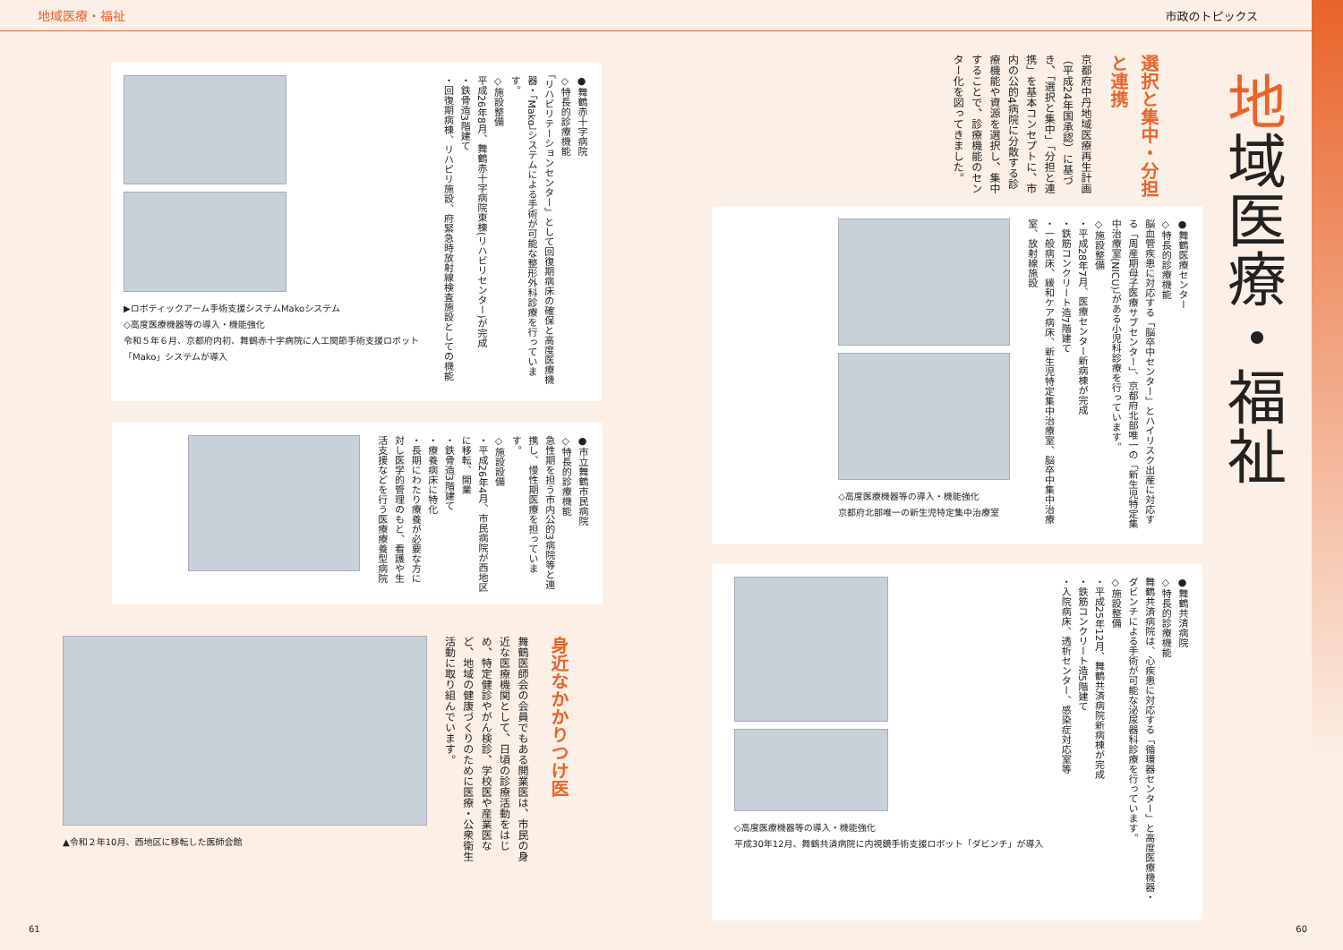地域医療・福祉 市政のトピックス
地域医療・福祉
選択と集中・分担と連携
京都府中丹地域医療再生計画（平成24年国承認）に基づき、「選択と集中」「分担と連携」を基本コンセプトに、市内の公的4病院に分散する診療機能や資源を選択し、集中することで、診療機能のセンター化を図ってきました。
●舞鶴医療センター
◇特長的診療機能
脳血管疾患に対応する「脳卒中センター」とハイリスク出産に対応する「周産期母子医療サブセンター」、京都府北部唯一の「新生児特定集中治療室(NICU)」がある小児科診療を行っています。
◇施設整備
・平成28年7月、医療センター新病棟が完成
・鉄筋コンクリート造7階建て
・一般病床、緩和ケア病床、新生児特定集中治療室、脳卒中集中治療室、放射線施設
◇高度医療機器等の導入・機能強化
京都府北部唯一の新生児特定集中治療室
●舞鶴共済病院
◇特長的診療機能
舞鶴共済病院は、心疾患に対応する「循環器センター」と高度医療機器・ダビンチによる手術が可能な泌尿器科診療を行っています。
◇施設整備
・平成25年12月、舞鶴共済病院新病棟が完成
・鉄筋コンクリート造5階建て
・入院病床、透析センター、感染症対応室等
◇高度医療機器等の導入・機能強化
平成30年12月、舞鶴共済病院に内視鏡手術支援ロボット「ダビンチ」が導入
●舞鶴赤十字病院
◇特長的診療機能
「リハビリテーションセンター」として回復期病床の確保と高度医療機器・「Mako」システムによる手術が可能な整形外科診療を行っています。
◇施設整備
平成26年8月、舞鶴赤十字病院東棟(リハビリセンター)が完成
・鉄骨造3階建て
・回復期病棟、リハビリ施設、府緊急時放射線検査施設としての機能
▶ロボティックアーム手術支援システムMakoシステム
◇高度医療機器等の導入・機能強化
令和５年６月、京都府内初、舞鶴赤十字病院に人工関節手術支援ロボット「Mako」システムが導入
●市立舞鶴市民病院
◇特長的診療機能
急性期を担う市内公的3病院等と連携し、慢性期医療を担っています。
◇施設設備
・平成26年4月、市民病院が西地区に移転、開業
・鉄骨造3階建て
・療養病床に特化
・長期にわたり療養が必要な方に対し医学的管理のもと、看護や生活支援などを行う医療療養型病院
身近なかかりつけ医
舞鶴医師会の会員でもある開業医は、市民の身近な医療機関として、日頃の診療活動をはじめ、特定健診やがん検診、学校医や産業医など、地域の健康づくりのために医療・公衆衛生活動に取り組んでいます。
▲令和２年10月、西地区に移転した医師会館
61 60